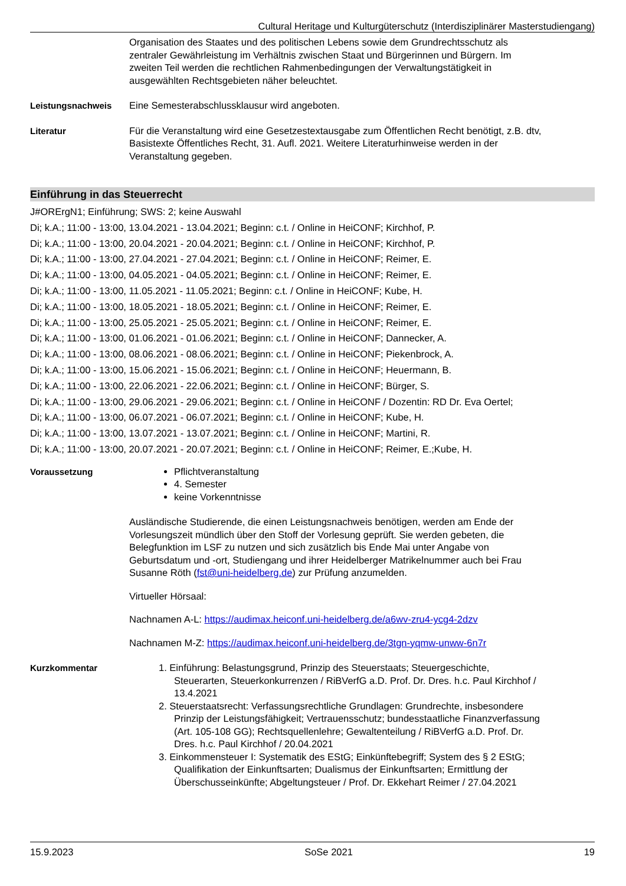Cultural Heritage und Kulturgüterschutz (Interdisziplinärer Masterstudiengang)
Organisation des Staates und des politischen Lebens sowie dem Grundrechtsschutz als zentraler Gewährleistung im Verhältnis zwischen Staat und Bürgerinnen und Bürgern. Im zweiten Teil werden die rechtlichen Rahmenbedingungen der Verwaltungstätigkeit in ausgewählten Rechtsgebieten näher beleuchtet.
Leistungsnachweis Eine Semesterabschlussklausur wird angeboten.
Literatur Für die Veranstaltung wird eine Gesetzestextausgabe zum Öffentlichen Recht benötigt, z.B. dtv, Basistexte Öffentliches Recht, 31. Aufl. 2021. Weitere Literaturhinweise werden in der Veranstaltung gegeben.
Einführung in das Steuerrecht
J#ORErgN1; Einführung; SWS: 2; keine Auswahl
Di; k.A.; 11:00 - 13:00, 13.04.2021 - 13.04.2021; Beginn: c.t. / Online in HeiCONF; Kirchhof, P.
Di; k.A.; 11:00 - 13:00, 20.04.2021 - 20.04.2021; Beginn: c.t. / Online in HeiCONF; Kirchhof, P.
Di; k.A.; 11:00 - 13:00, 27.04.2021 - 27.04.2021; Beginn: c.t. / Online in HeiCONF; Reimer, E.
Di; k.A.; 11:00 - 13:00, 04.05.2021 - 04.05.2021; Beginn: c.t. / Online in HeiCONF; Reimer, E.
Di; k.A.; 11:00 - 13:00, 11.05.2021 - 11.05.2021; Beginn: c.t. / Online in HeiCONF; Kube, H.
Di; k.A.; 11:00 - 13:00, 18.05.2021 - 18.05.2021; Beginn: c.t. / Online in HeiCONF; Reimer, E.
Di; k.A.; 11:00 - 13:00, 25.05.2021 - 25.05.2021; Beginn: c.t. / Online in HeiCONF; Reimer, E.
Di; k.A.; 11:00 - 13:00, 01.06.2021 - 01.06.2021; Beginn: c.t. / Online in HeiCONF; Dannecker, A.
Di; k.A.; 11:00 - 13:00, 08.06.2021 - 08.06.2021; Beginn: c.t. / Online in HeiCONF; Piekenbrock, A.
Di; k.A.; 11:00 - 13:00, 15.06.2021 - 15.06.2021; Beginn: c.t. / Online in HeiCONF; Heuermann, B.
Di; k.A.; 11:00 - 13:00, 22.06.2021 - 22.06.2021; Beginn: c.t. / Online in HeiCONF; Bürger, S.
Di; k.A.; 11:00 - 13:00, 29.06.2021 - 29.06.2021; Beginn: c.t. / Online in HeiCONF / Dozentin: RD Dr. Eva Oertel;
Di; k.A.; 11:00 - 13:00, 06.07.2021 - 06.07.2021; Beginn: c.t. / Online in HeiCONF; Kube, H.
Di; k.A.; 11:00 - 13:00, 13.07.2021 - 13.07.2021; Beginn: c.t. / Online in HeiCONF; Martini, R.
Di; k.A.; 11:00 - 13:00, 20.07.2021 - 20.07.2021; Beginn: c.t. / Online in HeiCONF; Reimer, E.;Kube, H.
Voraussetzung Pflichtveranstaltung
4. Semester
keine Vorkenntnisse
Ausländische Studierende, die einen Leistungsnachweis benötigen, werden am Ende der Vorlesungszeit mündlich über den Stoff der Vorlesung geprüft. Sie werden gebeten, die Belegfunktion im LSF zu nutzen und sich zusätzlich bis Ende Mai unter Angabe von Geburtsdatum und -ort, Studiengang und ihrer Heidelberger Matrikelnummer auch bei Frau Susanne Röth (fst@uni-heidelberg.de) zur Prüfung anzumelden.
Virtueller Hörsaal:
Nachnamen A-L: https://audimax.heiconf.uni-heidelberg.de/a6wv-zru4-ycg4-2dzv
Nachnamen M-Z: https://audimax.heiconf.uni-heidelberg.de/3tgn-yqmw-unww-6n7r
Kurzkommentar 1. Einführung: Belastungsgrund, Prinzip des Steuerstaats; Steuergeschichte, Steuerarten, Steuerkonkurrenzen / RiBVerfG a.D. Prof. Dr. Dres. h.c. Paul Kirchhof / 13.4.2021
2. Steuerstaatsrecht: Verfassungsrechtliche Grundlagen: Grundrechte, insbesondere Prinzip der Leistungsfähigkeit; Vertrauensschutz; bundesstaatliche Finanzverfassung (Art. 105-108 GG); Rechtsquellenlehre; Gewaltenteilung / RiBVerfG a.D. Prof. Dr. Dres. h.c. Paul Kirchhof / 20.04.2021
3. Einkommensteuer I: Systematik des EStG; Einkünftebegriff; System des § 2 EStG; Qualifikation der Einkunftsarten; Dualismus der Einkunftsarten; Ermittlung der Überschusseinkünfte; Abgeltungsteuer / Prof. Dr. Ekkehart Reimer / 27.04.2021
15.9.2023 SoSe 2021 19